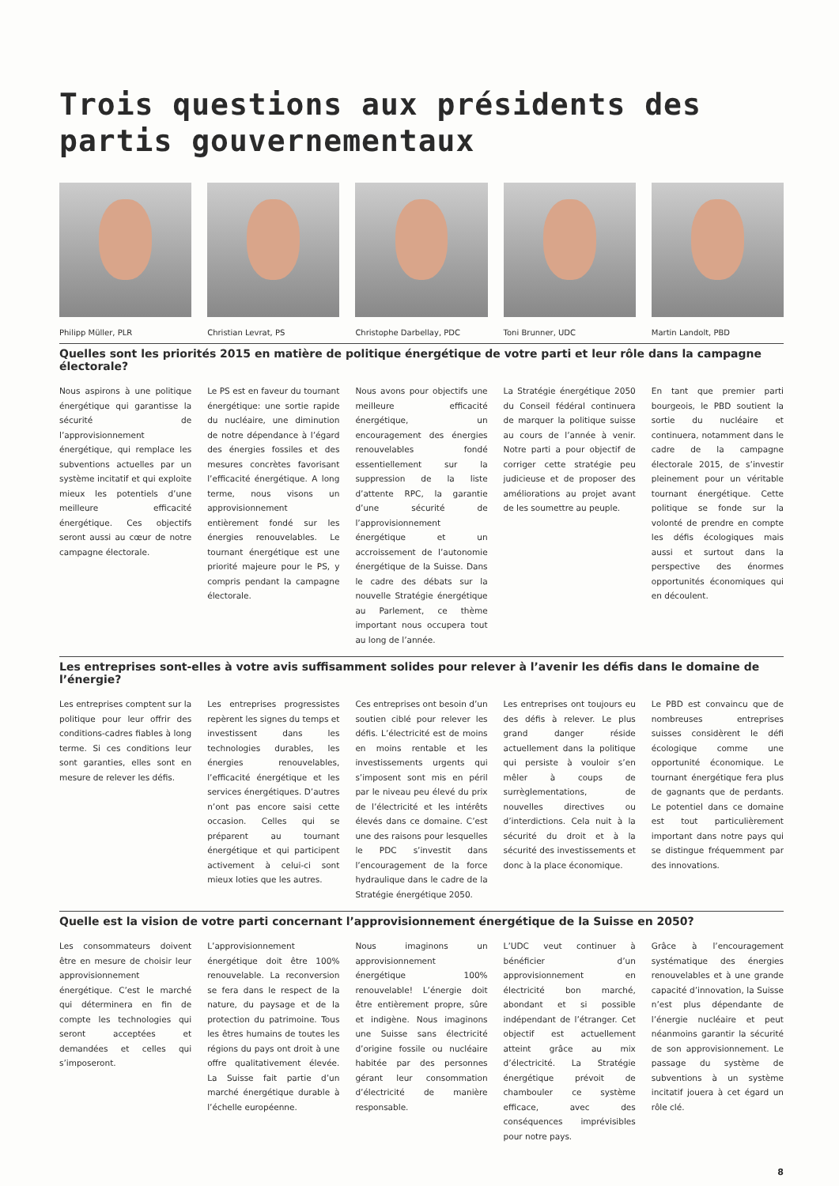Trois questions aux présidents des partis gouvernementaux
Philipp Müller, PLR
Christian Levrat, PS
Christophe Darbellay, PDC
Toni Brunner, UDC
Martin Landolt, PBD
Quelles sont les priorités 2015 en matière de politique énergétique de votre parti et leur rôle dans la campagne électorale?
Nous aspirons à une politique énergétique qui garantisse la sécurité de l’approvisionnement énergétique, qui remplace les subventions actuelles par un système incitatif et qui exploite mieux les potentiels d’une meilleure efficacité énergétique. Ces objectifs seront aussi au cœur de notre campagne électorale.
Le PS est en faveur du tournant énergétique: une sortie rapide du nucléaire, une diminution de notre dépendance à l’égard des énergies fossiles et des mesures concrètes favorisant l’efficacité énergétique. A long terme, nous visons un approvisionnement entièrement fondé sur les énergies renouvelables. Le tournant énergétique est une priorité majeure pour le PS, y compris pendant la campagne électorale.
Nous avons pour objectifs une meilleure efficacité énergétique, un encouragement des énergies renouvelables fondé essentiellement sur la suppression de la liste d’attente RPC, la garantie d’une sécurité de l’approvisionnement énergétique et un accroissement de l’autonomie énergétique de la Suisse. Dans le cadre des débats sur la nouvelle Stratégie énergétique au Parlement, ce thème important nous occupera tout au long de l’année.
La Stratégie énergétique 2050 du Conseil fédéral continuera de marquer la politique suisse au cours de l’année à venir. Notre parti a pour objectif de corriger cette stratégie peu judicieuse et de proposer des améliorations au projet avant de les soumettre au peuple.
En tant que premier parti bourgeois, le PBD soutient la sortie du nucléaire et continuera, notamment dans le cadre de la campagne électorale 2015, de s’investir pleinement pour un véritable tournant énergétique. Cette politique se fonde sur la volonté de prendre en compte les défis écologiques mais aussi et surtout dans la perspective des énormes opportunités économiques qui en découlent.
Les entreprises sont-elles à votre avis suffisamment solides pour relever à l’avenir les défis dans le domaine de l’énergie?
Les entreprises comptent sur la politique pour leur offrir des conditions-cadres fiables à long terme. Si ces conditions leur sont garanties, elles sont en mesure de relever les défis.
Les entreprises progressistes repèrent les signes du temps et investissent dans les technologies durables, les énergies renouvelables, l’efficacité énergétique et les services énergétiques. D’autres n’ont pas encore saisi cette occasion. Celles qui se préparent au tournant énergétique et qui participent activement à celui-ci sont mieux loties que les autres.
Ces entreprises ont besoin d’un soutien ciblé pour relever les défis. L’électricité est de moins en moins rentable et les investissements urgents qui s’imposent sont mis en péril par le niveau peu élevé du prix de l’électricité et les intérêts élevés dans ce domaine. C’est une des raisons pour lesquelles le PDC s’investit dans l’encouragement de la force hydraulique dans le cadre de la Stratégie énergétique 2050.
Les entreprises ont toujours eu des défis à relever. Le plus grand danger réside actuellement dans la politique qui persiste à vouloir s’en mêler à coups de surrèglementations, de nouvelles directives ou d’interdictions. Cela nuit à la sécurité du droit et à la sécurité des investissements et donc à la place économique.
Le PBD est convaincu que de nombreuses entreprises suisses considèrent le défi écologique comme une opportunité économique. Le tournant énergétique fera plus de gagnants que de perdants. Le potentiel dans ce domaine est tout particulièrement important dans notre pays qui se distingue fréquemment par des innovations.
Quelle est la vision de votre parti concernant l’approvisionnement énergétique de la Suisse en 2050?
Les consommateurs doivent être en mesure de choisir leur approvisionnement énergétique. C’est le marché qui déterminera en fin de compte les technologies qui seront acceptées et demandées et celles qui s’imposeront.
L’approvisionnement énergétique doit être 100% renouvelable. La reconversion se fera dans le respect de la nature, du paysage et de la protection du patrimoine. Tous les êtres humains de toutes les régions du pays ont droit à une offre qualitativement élevée. La Suisse fait partie d’un marché énergétique durable à l’échelle européenne.
Nous imaginons un approvisionnement énergétique 100% renouvelable! L’énergie doit être entièrement propre, sûre et indigène. Nous imaginons une Suisse sans électricité d’origine fossile ou nucléaire habitée par des personnes gérant leur consommation d’électricité de manière responsable.
L’UDC veut continuer à bénéficier d’un approvisionnement en électricité bon marché, abondant et si possible indépendant de l’étranger. Cet objectif est actuellement atteint grâce au mix d’électricité. La Stratégie énergétique prévoit de chambouler ce système efficace, avec des conséquences imprévisibles pour notre pays.
Grâce à l’encouragement systématique des énergies renouvelables et à une grande capacité d’innovation, la Suisse n’est plus dépendante de l’énergie nucléaire et peut néanmoins garantir la sécurité de son approvisionnement. Le passage du système de subventions à un système incitatif jouera à cet égard un rôle clé.
8